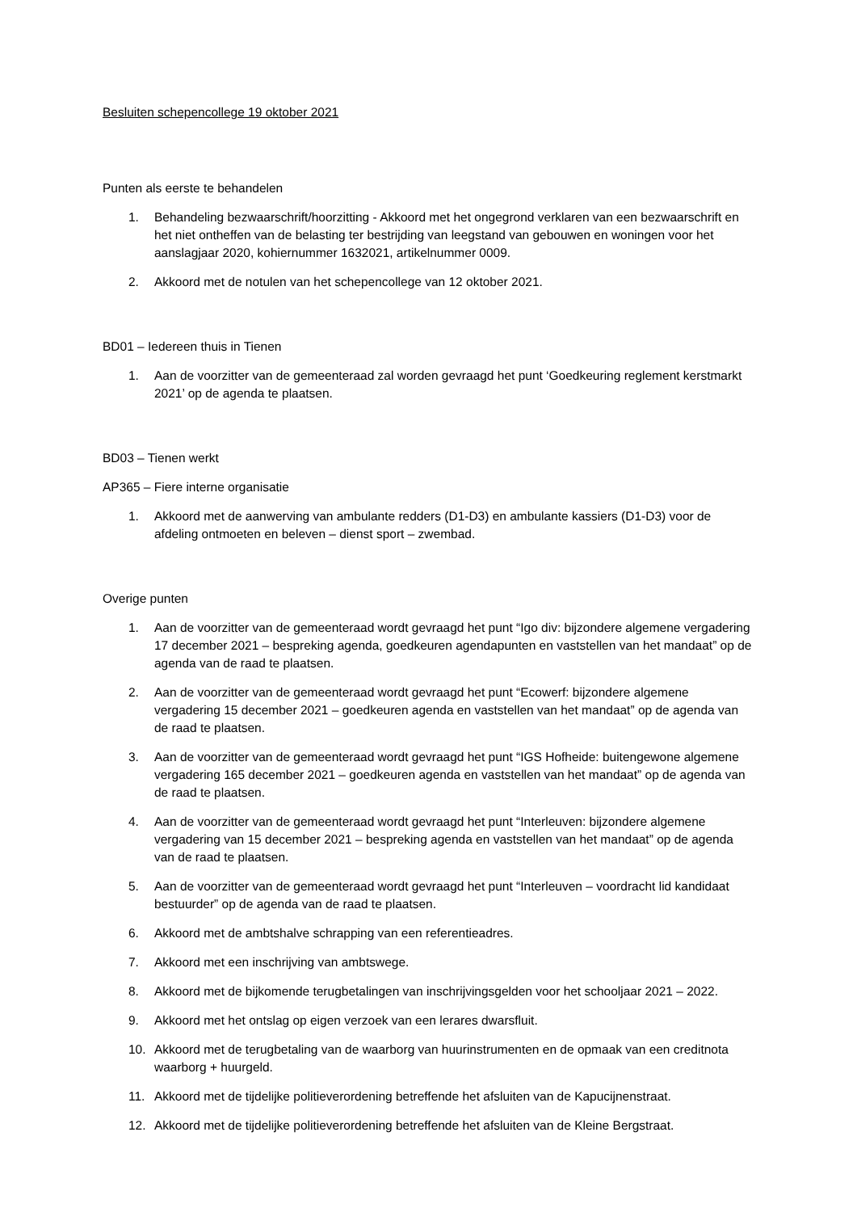Besluiten schepencollege 19 oktober 2021
Punten als eerste te behandelen
1. Behandeling bezwaarschrift/hoorzitting - Akkoord met het ongegrond verklaren van een bezwaarschrift en het niet ontheffen van de belasting ter bestrijding van leegstand van gebouwen en woningen voor het aanslagjaar 2020, kohiernummer 1632021, artikelnummer 0009.
2. Akkoord met de notulen van het schepencollege van 12 oktober 2021.
BD01 – Iedereen thuis in Tienen
1. Aan de voorzitter van de gemeenteraad zal worden gevraagd het punt ‘Goedkeuring reglement kerstmarkt 2021’ op de agenda te plaatsen.
BD03 – Tienen werkt
AP365 – Fiere interne organisatie
1. Akkoord met de aanwerving van ambulante redders (D1-D3) en ambulante kassiers (D1-D3) voor de afdeling ontmoeten en beleven – dienst sport – zwembad.
Overige punten
1. Aan de voorzitter van de gemeenteraad wordt gevraagd het punt “Igo div: bijzondere algemene vergadering 17 december 2021 – bespreking agenda, goedkeuren agendapunten en vaststellen van het mandaat” op de agenda van de raad te plaatsen.
2. Aan de voorzitter van de gemeenteraad wordt gevraagd het punt “Ecowerf: bijzondere algemene vergadering 15 december 2021 – goedkeuren agenda en vaststellen van het mandaat” op de agenda van de raad te plaatsen.
3. Aan de voorzitter van de gemeenteraad wordt gevraagd het punt “IGS Hofheide: buitengewone algemene vergadering 165 december 2021 – goedkeuren agenda en vaststellen van het mandaat” op de agenda van de raad te plaatsen.
4. Aan de voorzitter van de gemeenteraad wordt gevraagd het punt “Interleuven: bijzondere algemene vergadering van 15 december 2021 – bespreking agenda en vaststellen van het mandaat” op de agenda van de raad te plaatsen.
5. Aan de voorzitter van de gemeenteraad wordt gevraagd het punt “Interleuven – voordracht lid kandidaat bestuurder” op de agenda van de raad te plaatsen.
6. Akkoord met de ambtshalve schrapping van een referentieadres.
7. Akkoord met een inschrijving van ambtswege.
8. Akkoord met de bijkomende terugbetalingen van inschrijvingsgelden voor het schooljaar 2021 – 2022.
9. Akkoord met het ontslag op eigen verzoek van een lerares dwarsfluit.
10. Akkoord met de terugbetaling van de waarborg van huurinstrumenten en de opmaak van een creditnota waarborg + huurgeld.
11. Akkoord met de tijdelijke politieverordening betreffende het afsluiten van de Kapucijnenstraat.
12. Akkoord met de tijdelijke politieverordening betreffende het afsluiten van de Kleine Bergstraat.